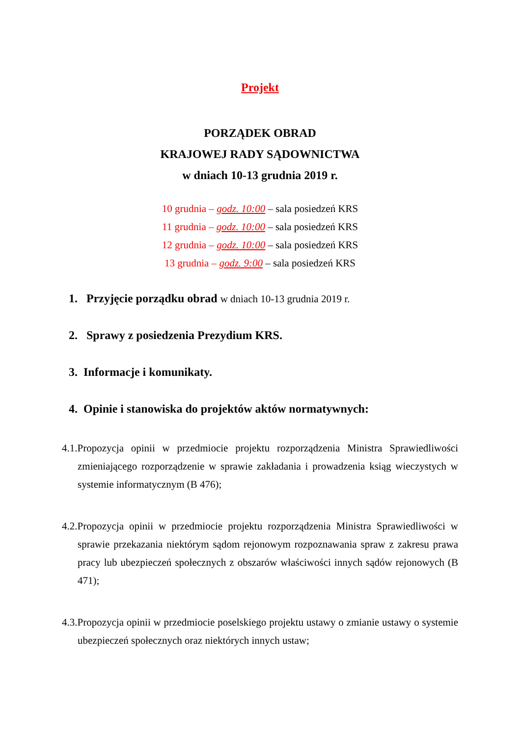Projekt
PORZĄDEK OBRAD
KRAJOWEJ RADY SĄDOWNICTWA
w dniach 10-13 grudnia 2019 r.
10 grudnia – godz. 10:00 – sala posiedzeń KRS
11 grudnia – godz. 10:00 – sala posiedzeń KRS
12 grudnia – godz. 10:00 – sala posiedzeń KRS
13 grudnia – godz. 9:00 – sala posiedzeń KRS
1. Przyjęcie porządku obrad w dniach 10-13 grudnia 2019 r.
2. Sprawy z posiedzenia Prezydium KRS.
3. Informacje i komunikaty.
4. Opinie i stanowiska do projektów aktów normatywnych:
4.1.Propozycja opinii w przedmiocie projektu rozporządzenia Ministra Sprawiedliwości zmieniającego rozporządzenie w sprawie zakładania i prowadzenia ksiąg wieczystych w systemie informatycznym (B 476);
4.2.Propozycja opinii w przedmiocie projektu rozporządzenia Ministra Sprawiedliwości w sprawie przekazania niektórym sądom rejonowym rozpoznawania spraw z zakresu prawa pracy lub ubezpieczeń społecznych z obszarów właściwości innych sądów rejonowych (B 471);
4.3.Propozycja opinii w przedmiocie poselskiego projektu ustawy o zmianie ustawy o systemie ubezpieczeń społecznych oraz niektórych innych ustaw;